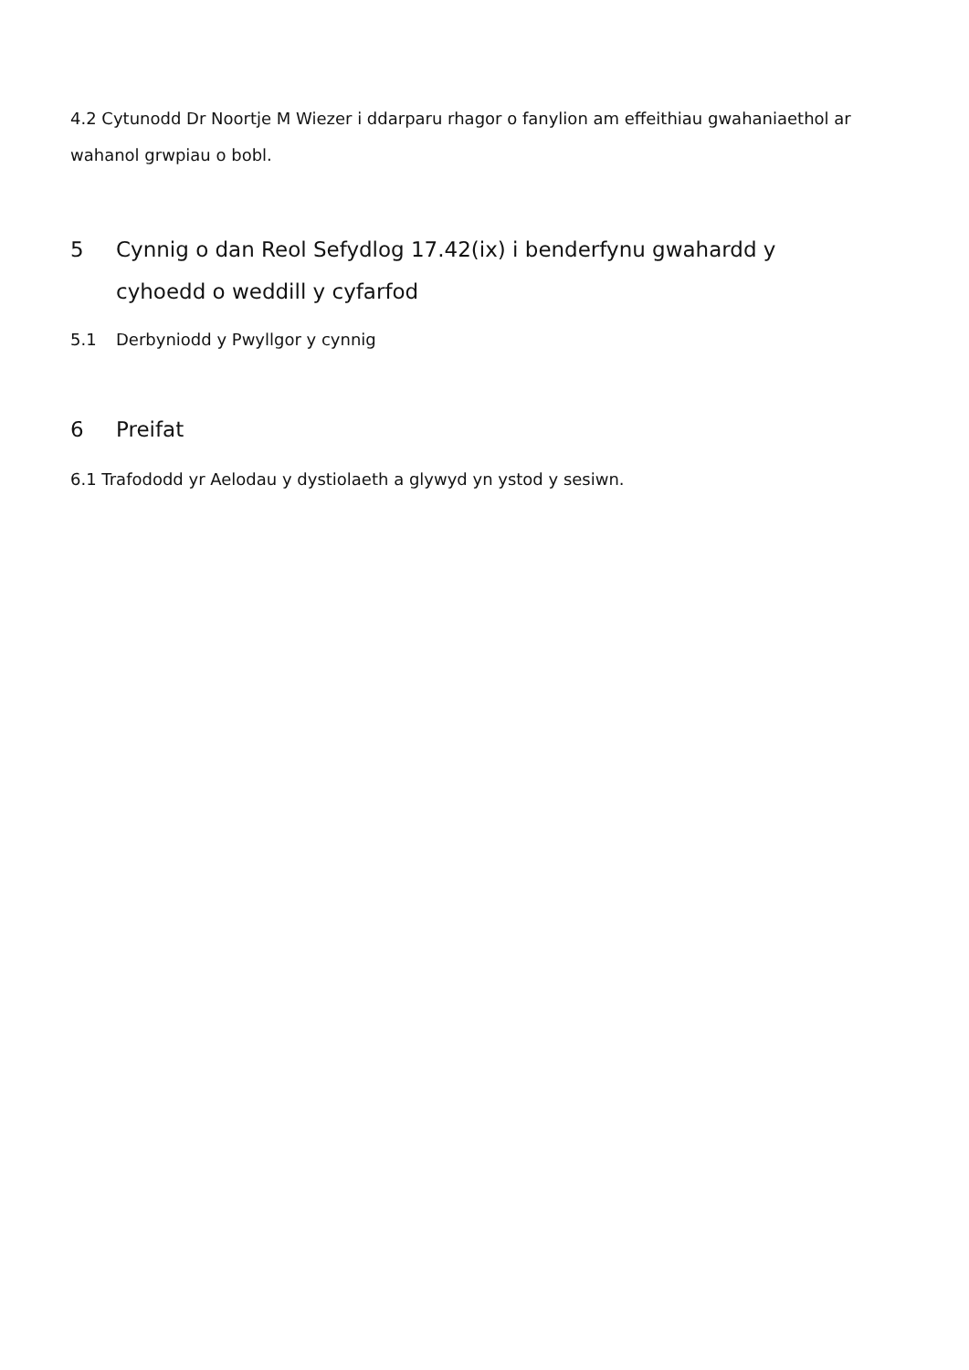4.2 Cytunodd Dr Noortje M Wiezer i ddarparu rhagor o fanylion am effeithiau gwahaniaethol ar wahanol grwpiau o bobl.
5 Cynnig o dan Reol Sefydlog 17.42(ix) i benderfynu gwahardd y cyhoedd o weddill y cyfarfod
5.1 Derbyniodd y Pwyllgor y cynnig
6 Preifat
6.1 Trafododd yr Aelodau y dystiolaeth a glywyd yn ystod y sesiwn.